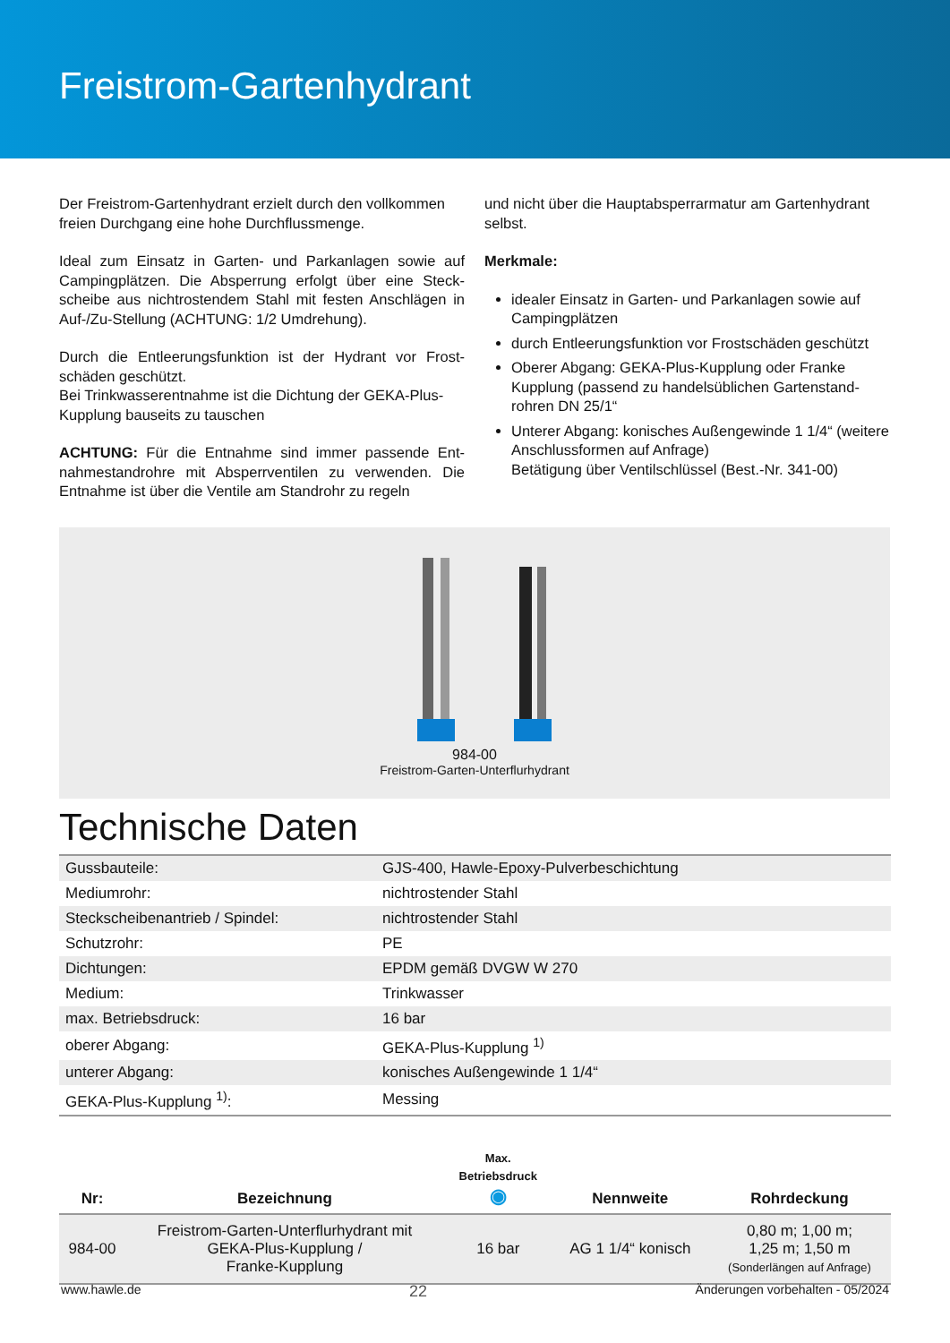Freistrom-Gartenhydrant
Der Freistrom-Gartenhydrant erzielt durch den vollkommen freien Durchgang eine hohe Durchflussmenge.
Ideal zum Einsatz in Garten- und Parkanlagen sowie auf Campingplätzen. Die Absperrung erfolgt über eine Steck­scheibe aus nichtrostendem Stahl mit festen Anschlägen in Auf-/Zu-Stellung (ACHTUNG: 1/2 Umdrehung).
Durch die Entleerungsfunktion ist der Hydrant vor Frost­schäden geschützt.
Bei Trinkwasserentnahme ist die Dichtung der GEKA-Plus-Kupplung bauseits zu tauschen
ACHTUNG: Für die Entnahme sind immer passende Ent­nahmestandrohre mit Absperrventilen zu verwenden. Die Entnahme ist über die Ventile am Standrohr zu regeln
und nicht über die Hauptabsperrarmatur am Gartenhydrant selbst.
Merkmale:
idealer Einsatz in Garten- und Parkanlagen sowie auf Campingplätzen
durch Entleerungsfunktion vor Frostschäden geschützt
Oberer Abgang: GEKA-Plus-Kupplung oder Franke Kupplung (passend zu handelsüblichen Gartenstand­rohren DN 25/1“
Unterer Abgang: konisches Außengewinde 1 1/4“ (weitere Anschlussformen auf Anfrage)
Betätigung über Ventilschlüssel (Best.-Nr. 341-00)
984-00
Freistrom-Garten-Unterflurhydrant
Technische Daten
| Gussbauteile: | GJS-400, Hawle-Epoxy-Pulverbeschichtung |
| Mediumrohr: | nichtrostender Stahl |
| Steckscheibenantrieb / Spindel: | nichtrostender Stahl |
| Schutzrohr: | PE |
| Dichtungen: | EPDM gemäß DVGW W 270 |
| Medium: | Trinkwasser |
| max. Betriebsdruck: | 16 bar |
| oberer Abgang: | GEKA-Plus-Kupplung <sup>1)</sup> |
| unterer Abgang: | konisches Außengewinde 1 1/4“ |
| GEKA-Plus-Kupplung <sup>1)</sup>: | Messing |
| Nr: | Bezeichnung | Max. Betriebsdruck ◉ | Nennweite | Rohrdeckung |
| --- | --- | --- | --- | --- |
| 984-00 | Freistrom-Garten-Unterflurhydrant mit GEKA-Plus-Kupplung / Franke-Kupplung | 16 bar | AG 1 1/4“ konisch | 0,80 m; 1,00 m; 1,25 m; 1,50 m (Sonderlängen auf Anfrage) |
www.hawle.de 22 Änderungen vorbehalten - 05/2024